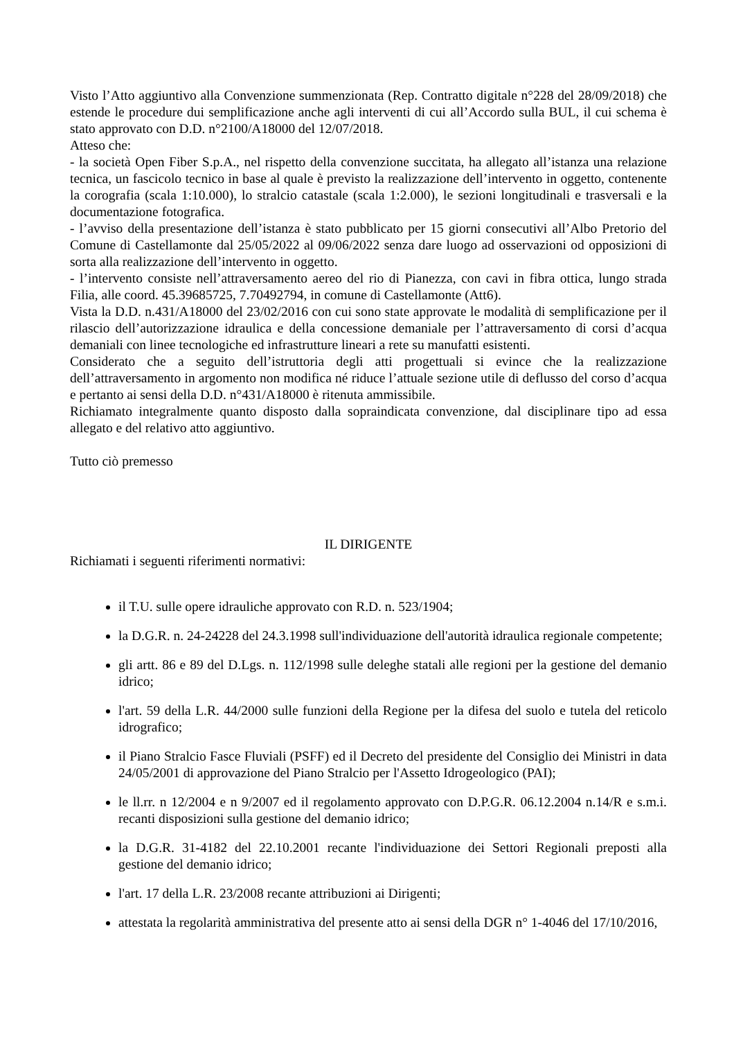Visto l’Atto aggiuntivo alla Convenzione summenzionata (Rep. Contratto digitale n°228 del 28/09/2018) che estende le procedure dui semplificazione anche agli interventi di cui all’Accordo sulla BUL, il cui schema è stato approvato con D.D. n°2100/A18000 del 12/07/2018.
Atteso che:
- la società Open Fiber S.p.A., nel rispetto della convenzione succitata, ha allegato all’istanza una relazione tecnica, un fascicolo tecnico in base al quale è previsto la realizzazione dell’intervento in oggetto, contenente la corografia (scala 1:10.000), lo stralcio catastale (scala 1:2.000), le sezioni longitudinali e trasversali e la documentazione fotografica.
- l’avviso della presentazione dell’istanza è stato pubblicato per 15 giorni consecutivi all’Albo Pretorio del Comune di Castellamonte dal 25/05/2022 al 09/06/2022 senza dare luogo ad osservazioni od opposizioni di sorta alla realizzazione dell’intervento in oggetto.
- l’intervento consiste nell’attraversamento aereo del rio di Pianezza, con cavi in fibra ottica, lungo strada Filia, alle coord. 45.39685725, 7.70492794, in comune di Castellamonte (Att6).
Vista la D.D. n.431/A18000 del 23/02/2016 con cui sono state approvate le modalità di semplificazione per il rilascio dell’autorizzazione idraulica e della concessione demaniale per l’attraversamento di corsi d’acqua demaniali con linee tecnologiche ed infrastrutture lineari a rete su manufatti esistenti.
Considerato che a seguito dell’istruttoria degli atti progettuali si evince che la realizzazione dell’attraversamento in argomento non modifica né riduce l’attuale sezione utile di deflusso del corso d’acqua e pertanto ai sensi della D.D. n°431/A18000 è ritenuta ammissibile.
Richiamato integralmente quanto disposto dalla sopraindicata convenzione, dal disciplinare tipo ad essa allegato e del relativo atto aggiuntivo.
Tutto ciò premesso
IL DIRIGENTE
Richiamati i seguenti riferimenti normativi:
il T.U. sulle opere idrauliche approvato con R.D. n. 523/1904;
la D.G.R. n. 24-24228 del 24.3.1998 sull'individuazione dell'autorità idraulica regionale competente;
gli artt. 86 e 89 del D.Lgs. n. 112/1998 sulle deleghe statali alle regioni per la gestione del demanio idrico;
l'art. 59 della L.R. 44/2000 sulle funzioni della Regione per la difesa del suolo e tutela del reticolo idrografico;
il Piano Stralcio Fasce Fluviali (PSFF) ed il Decreto del presidente del Consiglio dei Ministri in data 24/05/2001 di approvazione del Piano Stralcio per l'Assetto Idrogeologico (PAI);
le ll.rr. n 12/2004 e n 9/2007 ed il regolamento approvato con D.P.G.R. 06.12.2004 n.14/R e s.m.i. recanti disposizioni sulla gestione del demanio idrico;
la D.G.R. 31-4182 del 22.10.2001 recante l'individuazione dei Settori Regionali preposti alla gestione del demanio idrico;
l'art. 17 della L.R. 23/2008 recante attribuzioni ai Dirigenti;
attestata la regolarità amministrativa del presente atto ai sensi della DGR n° 1-4046 del 17/10/2016,